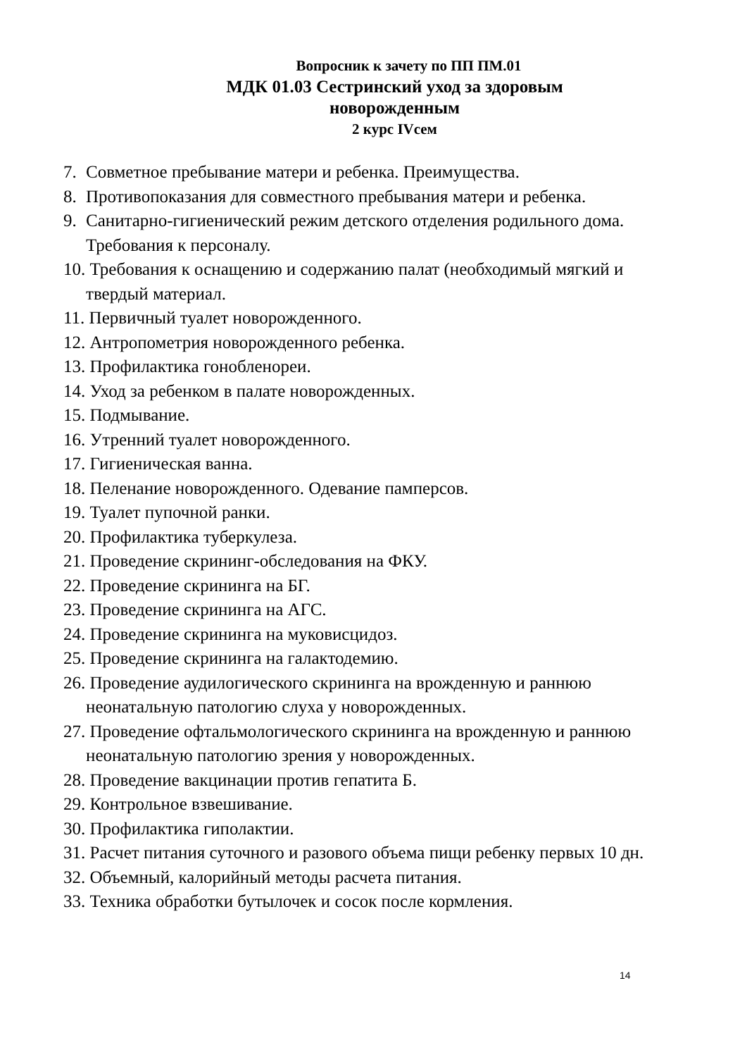Вопросник к зачету по ПП ПМ.01
МДК 01.03 Сестринский уход за здоровым
новорожденным
2 курс IVсем
7. Совметное пребывание матери и ребенка. Преимущества.
8. Противопоказания для совместного пребывания матери и ребенка.
9. Санитарно-гигиенический режим детского отделения родильного дома. Требования к персоналу.
10. Требования к оснащению и содержанию палат (необходимый мягкий и твердый материал.
11. Первичный туалет новорожденного.
12. Антропометрия новорожденного ребенка.
13. Профилактика гонобленореи.
14. Уход за ребенком в палате новорожденных.
15. Подмывание.
16. Утренний туалет новорожденного.
17. Гигиеническая ванна.
18. Пеленание новорожденного. Одевание памперсов.
19. Туалет пупочной ранки.
20. Профилактика туберкулеза.
21. Проведение скрининг-обследования на ФКУ.
22. Проведение скрининга на БГ.
23. Проведение скрининга на АГС.
24. Проведение скрининга на муковисцидоз.
25. Проведение скрининга на галактодемию.
26. Проведение аудилогического скрининга на врожденную и раннюю неонатальную патологию слуха у новорожденных.
27. Проведение офтальмологического скрининга на врожденную и раннюю неонатальную патологию зрения у новорожденных.
28. Проведение вакцинации против гепатита Б.
29. Контрольное взвешивание.
30. Профилактика гиполактии.
31. Расчет питания суточного и разового объема пищи ребенку первых 10 дн.
32. Объемный, калорийный методы расчета питания.
33. Техника обработки бутылочек и сосок после кормления.
14